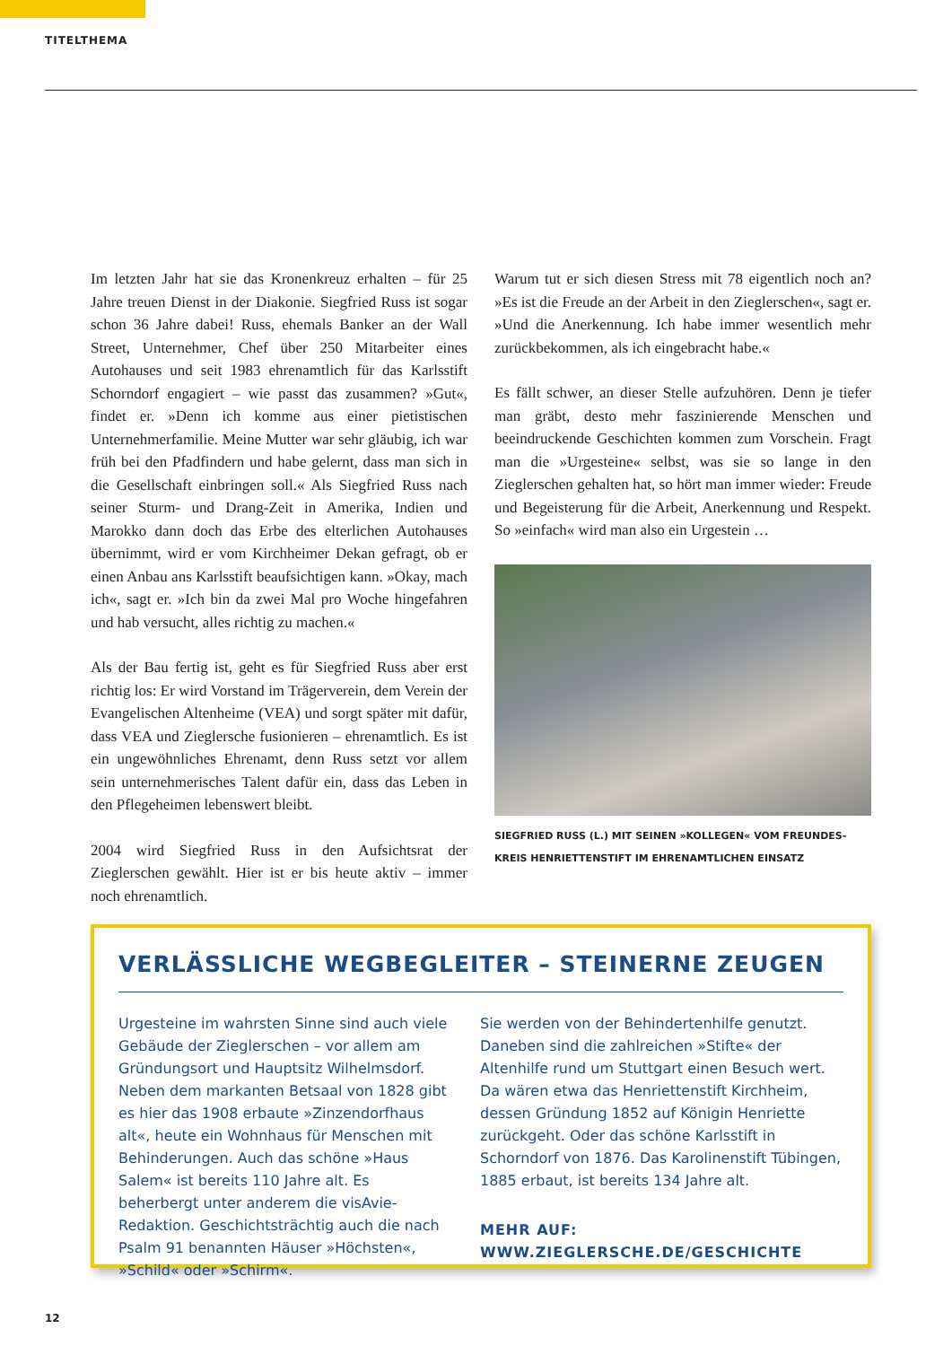TITELTHEMA
Im letzten Jahr hat sie das Kronenkreuz erhalten – für 25 Jahre treuen Dienst in der Diakonie. Siegfried Russ ist sogar schon 36 Jahre dabei! Russ, ehemals Banker an der Wall Street, Unternehmer, Chef über 250 Mitarbeiter eines Autohauses und seit 1983 ehrenamtlich für das Karlsstift Schorndorf engagiert – wie passt das zusammen? »Gut«, findet er. »Denn ich komme aus einer pietistischen Unternehmerfamilie. Meine Mutter war sehr gläubig, ich war früh bei den Pfadfindern und habe gelernt, dass man sich in die Gesellschaft einbringen soll.« Als Siegfried Russ nach seiner Sturm- und Drang-Zeit in Amerika, Indien und Marokko dann doch das Erbe des elterlichen Autohauses übernimmt, wird er vom Kirchheimer Dekan gefragt, ob er einen Anbau ans Karlsstift beaufsichtigen kann. »Okay, mach ich«, sagt er. »Ich bin da zwei Mal pro Woche hingefahren und hab versucht, alles richtig zu machen.«
Als der Bau fertig ist, geht es für Siegfried Russ aber erst richtig los: Er wird Vorstand im Trägerverein, dem Verein der Evangelischen Altenheime (VEA) und sorgt später mit dafür, dass VEA und Zieglersche fusionieren – ehrenamtlich. Es ist ein ungewöhnliches Ehrenamt, denn Russ setzt vor allem sein unternehmerisches Talent dafür ein, dass das Leben in den Pflegeheimen lebenswert bleibt.
2004 wird Siegfried Russ in den Aufsichtsrat der Zieglerschen gewählt. Hier ist er bis heute aktiv – immer noch ehrenamtlich.
Warum tut er sich diesen Stress mit 78 eigentlich noch an? »Es ist die Freude an der Arbeit in den Zieglerschen«, sagt er. »Und die Anerkennung. Ich habe immer wesentlich mehr zurückbekommen, als ich eingebracht habe.«
Es fällt schwer, an dieser Stelle aufzuhören. Denn je tiefer man gräbt, desto mehr faszinierende Menschen und beeindruckende Geschichten kommen zum Vorschein. Fragt man die »Urgesteine« selbst, was sie so lange in den Zieglerschen gehalten hat, so hört man immer wieder: Freude und Begeisterung für die Arbeit, Anerkennung und Respekt. So »einfach« wird man also ein Urgestein …
SIEGFRIED RUSS (L.) MIT SEINEN »KOLLEGEN« VOM FREUNDES-
KREIS HENRIETTENSTIFT IM EHRENAMTLICHEN EINSATZ
VERLÄSSLICHE WEGBEGLEITER – STEINERNE ZEUGEN
Urgesteine im wahrsten Sinne sind auch viele Gebäude der Zieglerschen – vor allem am Gründungsort und Hauptsitz Wilhelmsdorf. Neben dem markanten Betsaal von 1828 gibt es hier das 1908 erbaute »Zinzendorfhaus alt«, heute ein Wohnhaus für Menschen mit Behinderungen. Auch das schöne »Haus Salem« ist bereits 110 Jahre alt. Es beherbergt unter anderem die visAvie-Redaktion. Geschichtsträchtig auch die nach Psalm 91 benannten Häuser »Höchsten«, »Schild« oder »Schirm«.
Sie werden von der Behindertenhilfe genutzt. Daneben sind die zahlreichen »Stifte« der Altenhilfe rund um Stuttgart einen Besuch wert. Da wären etwa das Henriettenstift Kirchheim, dessen Gründung 1852 auf Königin Henriette zurückgeht. Oder das schöne Karlsstift in Schorndorf von 1876. Das Karolinenstift Tübingen, 1885 erbaut, ist bereits 134 Jahre alt.
MEHR AUF: WWW.ZIEGLERSCHE.DE/GESCHICHTE
12